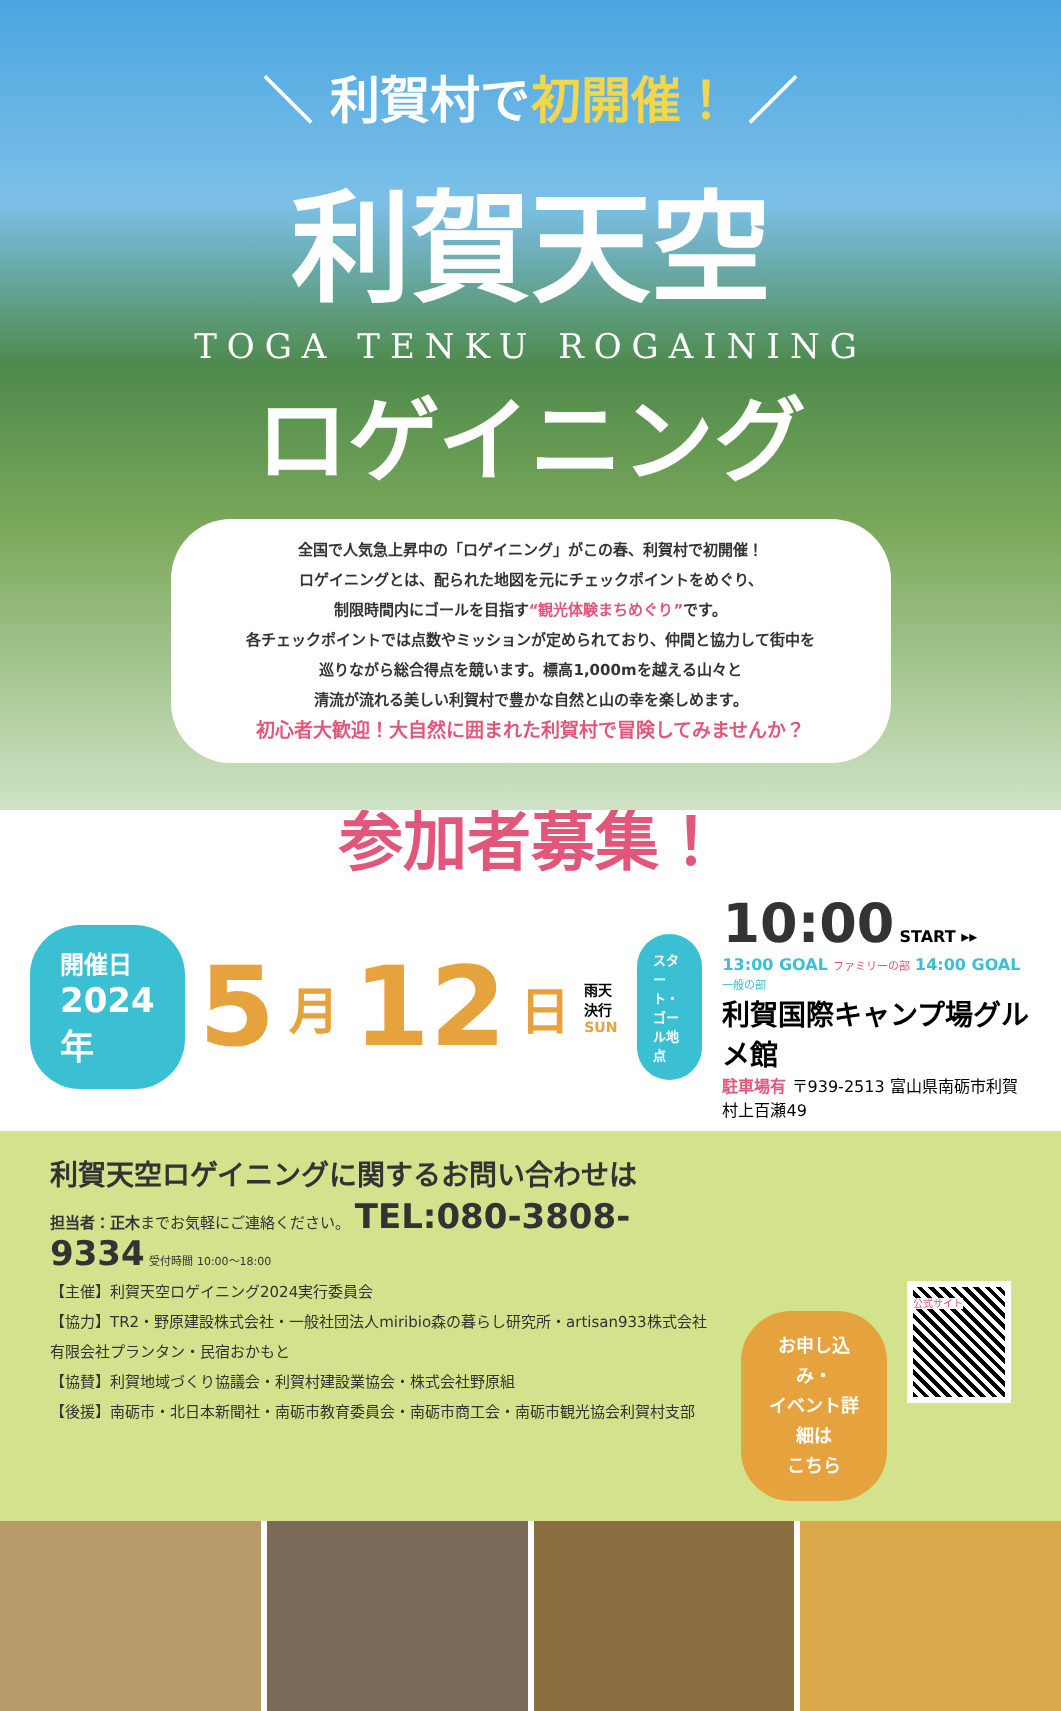＼ 利賀村で初開催！ ／
利賀天空
TOGA TENKU ROGAINING
ロゲイニング
全国で人気急上昇中の「ロゲイニング」がこの春、利賀村で初開催！
ロゲイニングとは、配られた地図を元にチェックポイントをめぐり、
制限時間内にゴールを目指す“観光体験まちめぐり”です。
各チェックポイントでは点数やミッションが定められており、仲間と協力して街中を
巡りながら総合得点を競います。標高1,000mを越える山々と
清流が流れる美しい利賀村で豊かな自然と山の幸を楽しめます。
初心者大歓迎！大自然に囲まれた利賀村で冒険してみませんか？
参加者募集！
開催日
2024年
5 月 12 日
雨天決行
SUN
スタート・
ゴール地点
10:00 START ▸▸ 13:00 GOAL ファミリーの部 14:00 GOAL 一般の部
利賀国際キャンプ場グルメ館
駐車場有 〒939-2513 富山県南砺市利賀村上百瀬49
利賀天空ロゲイニングに関するお問い合わせは
担当者：正木までお気軽にご連絡ください。 TEL:080-3808-9334 受付時間 10:00〜18:00
【主催】利賀天空ロゲイニング2024実行委員会
【協力】TR2・野原建設株式会社・一般社団法人miribio森の暮らし研究所・artisan933株式会社
有限会社プランタン・民宿おかもと
【協賛】利賀地域づくり協議会・利賀村建設業協会・株式会社野原組
【後援】南砺市・北日本新聞社・南砺市教育委員会・南砺市商工会・南砺市観光協会利賀村支部
お申し込み・
イベント詳細は
こちら
公式サイト